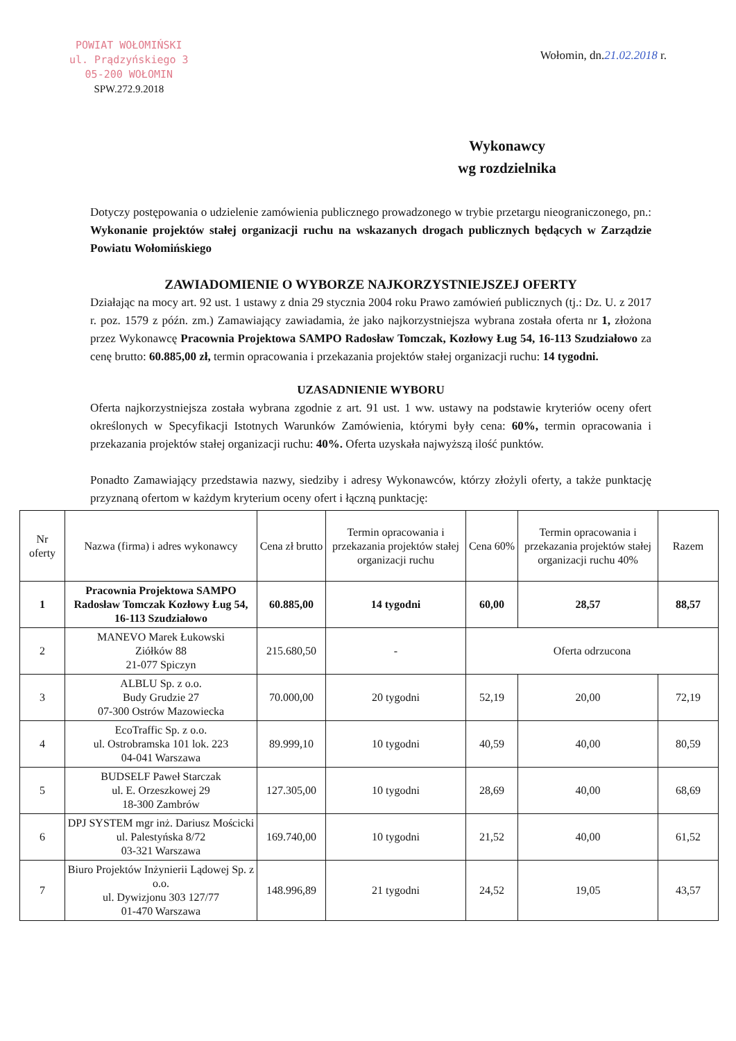POWIAT WOŁOMIŃSKI
ul. Prądzyńskiego 3
05-200 WOŁOMIN
SPW.272.9.2018
Wołomin, dn.21.02.2018 r.
Wykonawcy
wg rozdzielnika
Dotyczy postępowania o udzielenie zamówienia publicznego prowadzonego w trybie przetargu nieograniczonego, pn.: Wykonanie projektów stałej organizacji ruchu na wskazanych drogach publicznych będących w Zarządzie Powiatu Wołomińskiego
ZAWIADOMIENIE O WYBORZE NAJKORZYSTNIEJSZEJ OFERTY
Działając na mocy art. 92 ust. 1 ustawy z dnia 29 stycznia 2004 roku Prawo zamówień publicznych (tj.: Dz. U. z 2017 r. poz. 1579 z późn. zm.) Zamawiający zawiadamia, że jako najkorzystniejsza wybrana została oferta nr 1, złożona przez Wykonawcę Pracownia Projektowa SAMPO Radosław Tomczak, Kozłowy Ług 54, 16-113 Szudziałowo za cenę brutto: 60.885,00 zł, termin opracowania i przekazania projektów stałej organizacji ruchu: 14 tygodni.
UZASADNIENIE WYBORU
Oferta najkorzystniejsza została wybrana zgodnie z art. 91 ust. 1 ww. ustawy na podstawie kryteriów oceny ofert określonych w Specyfikacji Istotnych Warunków Zamówienia, którymi były cena: 60%, termin opracowania i przekazania projektów stałej organizacji ruchu: 40%. Oferta uzyskała najwyższą ilość punktów.
Ponadto Zamawiający przedstawia nazwy, siedziby i adresy Wykonawców, którzy złożyli oferty, a także punktację przyznaną ofertom w każdym kryterium oceny ofert i łączną punktację:
| Nr oferty | Nazwa (firma) i adres wykonawcy | Cena zł brutto | Termin opracowania i przekazania projektów stałej organizacji ruchu | Cena 60% | Termin opracowania i przekazania projektów stałej organizacji ruchu 40% | Razem |
| --- | --- | --- | --- | --- | --- | --- |
| 1 | Pracownia Projektowa SAMPO Radosław Tomczak Kozłowy Ług 54, 16-113 Szudziałowo | 60.885,00 | 14 tygodni | 60,00 | 28,57 | 88,57 |
| 2 | MANEVO Marek Łukowski Ziółków 88 21-077 Spiczyn | 215.680,50 | - | Oferta odrzucona | | |
| 3 | ALBLU Sp. z o.o. Budy Grudzie 27 07-300 Ostrów Mazowiecka | 70.000,00 | 20 tygodni | 52,19 | 20,00 | 72,19 |
| 4 | EcoTraffic Sp. z o.o. ul. Ostrobramska 101 lok. 223 04-041 Warszawa | 89.999,10 | 10 tygodni | 40,59 | 40,00 | 80,59 |
| 5 | BUDSELF Paweł Starczak ul. E. Orzeszkowej 29 18-300 Zambrów | 127.305,00 | 10 tygodni | 28,69 | 40,00 | 68,69 |
| 6 | DPJ SYSTEM mgr inż. Dariusz Mościcki ul. Palestyńska 8/72 03-321 Warszawa | 169.740,00 | 10 tygodni | 21,52 | 40,00 | 61,52 |
| 7 | Biuro Projektów Inżynierii Lądowej Sp. z o.o. ul. Dywizjonu 303 127/77 01-470 Warszawa | 148.996,89 | 21 tygodni | 24,52 | 19,05 | 43,57 |